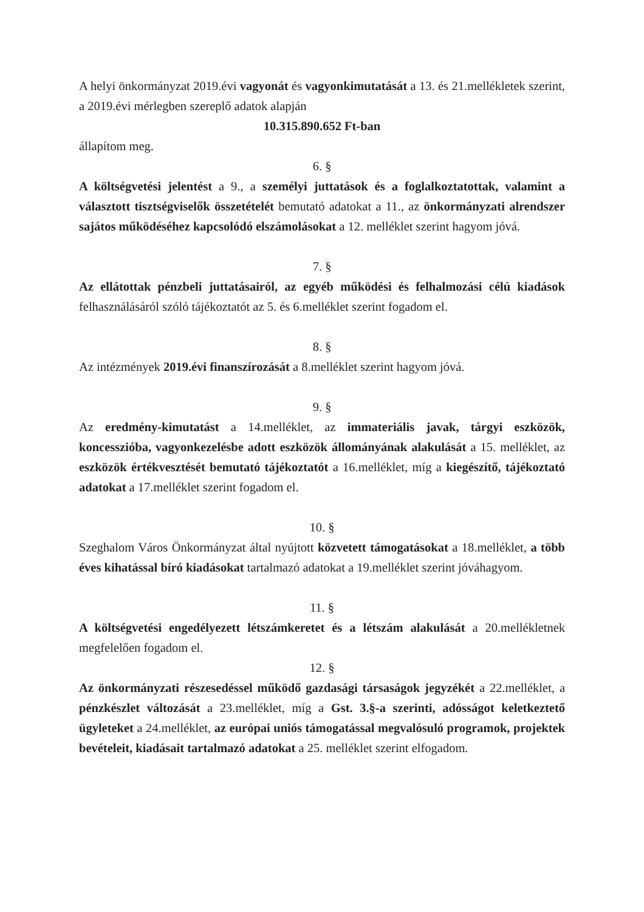A helyi önkormányzat 2019.évi vagyonát és vagyonkimutatását a 13. és 21.mellékletek szerint, a 2019.évi mérlegben szereplő adatok alapján
10.315.890.652 Ft-ban
állapítom meg.
6. §
A költségvetési jelentést a 9., a személyi juttatások és a foglalkoztatottak, valamint a választott tisztségviselők összetételét bemutató adatokat a 11., az önkormányzati alrendszer sajátos működéséhez kapcsolódó elszámolásokat a 12. melléklet szerint hagyom jóvá.
7. §
Az ellátottak pénzbeli juttatásairól, az egyéb működési és felhalmozási célú kiadások felhasználásáról szóló tájékoztatót az 5. és 6.melléklet szerint fogadom el.
8. §
Az intézmények 2019.évi finanszírozását a 8.melléklet szerint hagyom jóvá.
9. §
Az eredmény-kimutatást a 14.melléklet, az immateriális javak, tárgyi eszközök, koncesszióba, vagyonkezelésbe adott eszközök állományának alakulását a 15. melléklet, az eszközök értékvesztését bemutató tájékoztatót a 16.melléklet, míg a kiegészítő, tájékoztató adatokat a 17.melléklet szerint fogadom el.
10. §
Szeghalom Város Önkormányzat által nyújtott közvetett támogatásokat a 18.melléklet, a több éves kihatással bíró kiadásokat tartalmazó adatokat a 19.melléklet szerint jóváhagyom.
11. §
A költségvetési engedélyezett létszámkeretet és a létszám alakulását a 20.mellékletnek megfelelően fogadom el.
12. §
Az önkormányzati részesedéssel működő gazdasági társaságok jegyzékét a 22.melléklet, a pénzkészlet változását a 23.melléklet, míg a Gst. 3.§-a szerinti, adósságot keletkeztető ügyleteket a 24.melléklet, az európai uniós támogatással megvalósuló programok, projektek bevételeit, kiadásait tartalmazó adatokat a 25. melléklet szerint elfogadom.